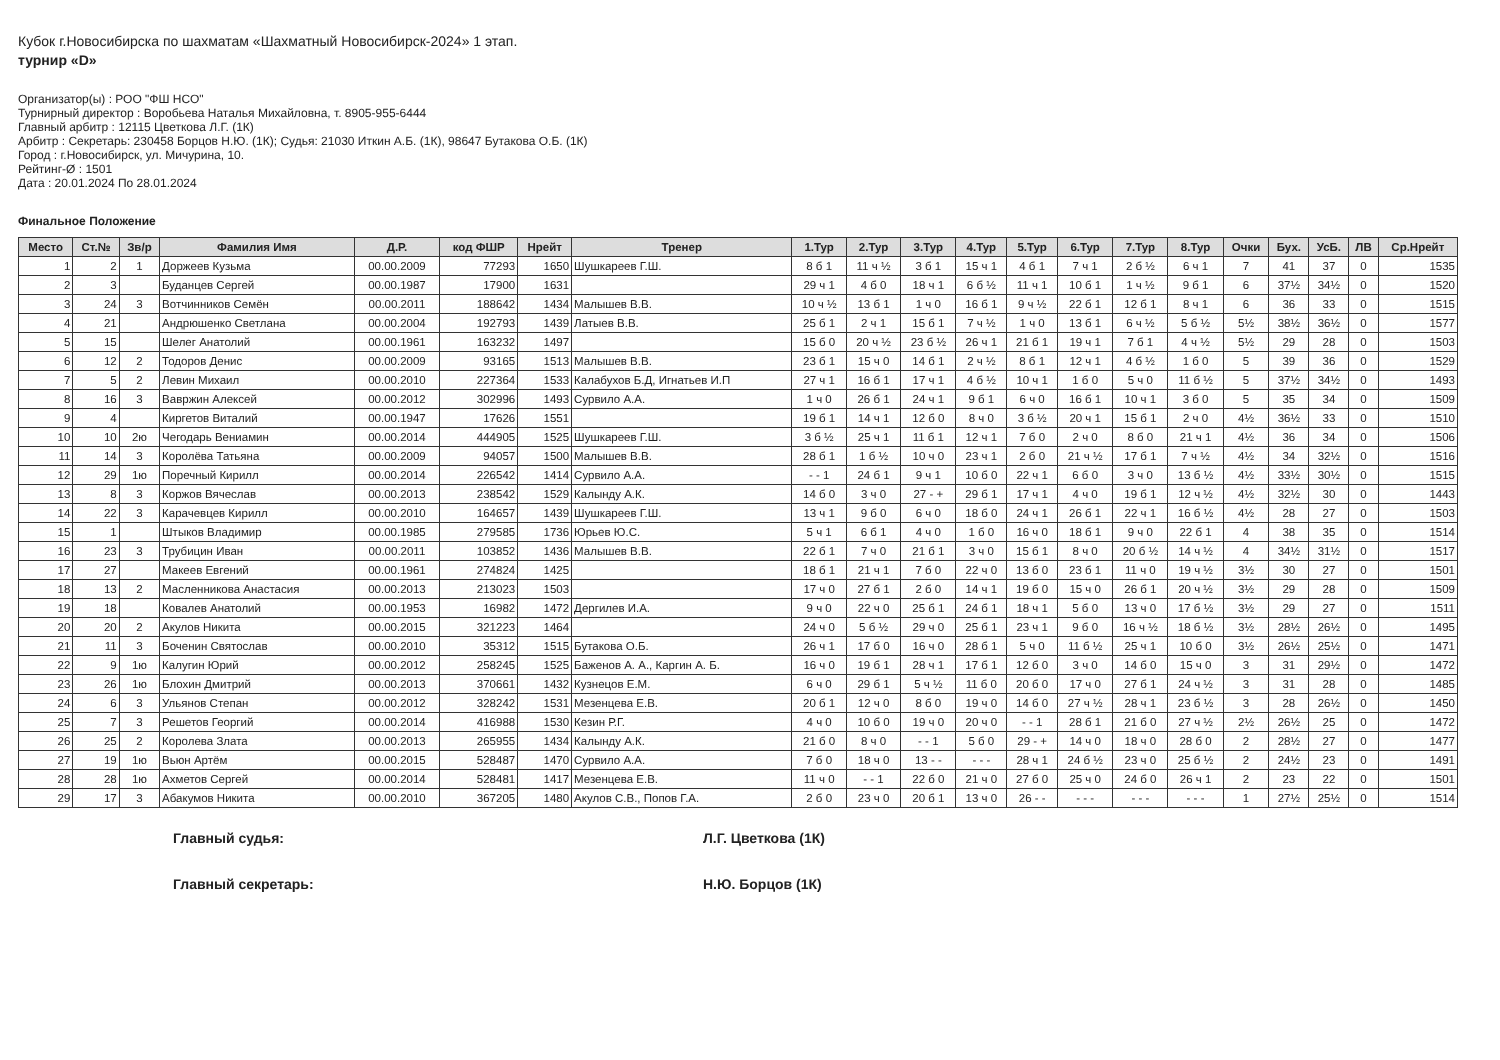Кубок г.Новосибирска по шахматам «Шахматный Новосибирск-2024» 1 этап.
турнир «D»
Организатор(ы) : РОО "ФШ НСО"
Турнирный директор : Воробьева Наталья Михайловна, т. 8905-955-6444
Главный арбитр : 12115 Цветкова Л.Г. (1К)
Арбитр : Секретарь: 230458 Борцов Н.Ю. (1К); Судья: 21030 Иткин А.Б. (1К), 98647 Бутакова О.Б. (1К)
Город : г.Новосибирск, ул. Мичурина, 10.
Рейтинг-Ø : 1501
Дата : 20.01.2024 По 28.01.2024
Финальное Положение
| Место | Ст.№ | Зв/р | Фамилия Имя | Д.Р. | код ФШР | Нрейт | Тренер | 1.Тур | 2.Тур | 3.Тур | 4.Тур | 5.Тур | 6.Тур | 7.Тур | 8.Тур | Очки | Бух. | УсБ. | ЛВ | Ср.Нрейт |
| --- | --- | --- | --- | --- | --- | --- | --- | --- | --- | --- | --- | --- | --- | --- | --- | --- | --- | --- | --- | --- |
| 1 | 2 | 1 | Доржеев Кузьма | 00.00.2009 | 77293 | 1650 | Шушкареев Г.Ш. | 8 б 1 | 11 ч ½ | 3 б 1 | 15 ч 1 | 4 б 1 | 7 ч 1 | 2 б ½ | 6 ч 1 | 7 | 41 | 37 | 0 | 1535 |
| 2 | 3 | | Буданцев Сергей | 00.00.1987 | 17900 | 1631 | | 29 ч 1 | 4 б 0 | 18 ч 1 | 6 б ½ | 11 ч 1 | 10 б 1 | 1 ч ½ | 9 б 1 | 6 | 37½ | 34½ | 0 | 1520 |
| 3 | 24 | 3 | Вотчинников Семён | 00.00.2011 | 188642 | 1434 | Малышев В.В. | 10 ч ½ | 13 б 1 | 1 ч 0 | 16 б 1 | 9 ч ½ | 22 б 1 | 12 б 1 | 8 ч 1 | 6 | 36 | 33 | 0 | 1515 |
| 4 | 21 | | Андрюшенко Светлана | 00.00.2004 | 192793 | 1439 | Латыев В.В. | 25 б 1 | 2 ч 1 | 15 б 1 | 7 ч ½ | 1 ч 0 | 13 б 1 | 6 ч ½ | 5 б ½ | 5½ | 38½ | 36½ | 0 | 1577 |
| 5 | 15 | | Шелег Анатолий | 00.00.1961 | 163232 | 1497 | | 15 б 0 | 20 ч ½ | 23 б ½ | 26 ч 1 | 21 б 1 | 19 ч 1 | 7 б 1 | 4 ч ½ | 5½ | 29 | 28 | 0 | 1503 |
| 6 | 12 | 2 | Тодоров Денис | 00.00.2009 | 93165 | 1513 | Малышев В.В. | 23 б 1 | 15 ч 0 | 14 б 1 | 2 ч ½ | 8 б 1 | 12 ч 1 | 4 б ½ | 1 б 0 | 5 | 39 | 36 | 0 | 1529 |
| 7 | 5 | 2 | Левин Михаил | 00.00.2010 | 227364 | 1533 | Калабухов Б.Д, Игнатьев И.П | 27 ч 1 | 16 б 1 | 17 ч 1 | 4 б ½ | 10 ч 1 | 1 б 0 | 5 ч 0 | 11 б ½ | 5 | 37½ | 34½ | 0 | 1493 |
| 8 | 16 | 3 | Вавржин Алексей | 00.00.2012 | 302996 | 1493 | Сурвило А.А. | 1 ч 0 | 26 б 1 | 24 ч 1 | 9 б 1 | 6 ч 0 | 16 б 1 | 10 ч 1 | 3 б 0 | 5 | 35 | 34 | 0 | 1509 |
| 9 | 4 | | Киргетов Виталий | 00.00.1947 | 17626 | 1551 | | 19 б 1 | 14 ч 1 | 12 б 0 | 8 ч 0 | 3 б ½ | 20 ч 1 | 15 б 1 | 2 ч 0 | 4½ | 36½ | 33 | 0 | 1510 |
| 10 | 10 | 2ю | Чегодарь Вениамин | 00.00.2014 | 444905 | 1525 | Шушкареев Г.Ш. | 3 б ½ | 25 ч 1 | 11 б 1 | 12 ч 1 | 7 б 0 | 2 ч 0 | 8 б 0 | 21 ч 1 | 4½ | 36 | 34 | 0 | 1506 |
| 11 | 14 | 3 | Королёва Татьяна | 00.00.2009 | 94057 | 1500 | Малышев В.В. | 28 б 1 | 1 б ½ | 10 ч 0 | 23 ч 1 | 2 б 0 | 21 ч ½ | 17 б 1 | 7 ч ½ | 4½ | 34 | 32½ | 0 | 1516 |
| 12 | 29 | 1ю | Поречный Кирилл | 00.00.2014 | 226542 | 1414 | Сурвило А.А. | - - 1 | 24 б 1 | 9 ч 1 | 10 б 0 | 22 ч 1 | 6 б 0 | 3 ч 0 | 13 б ½ | 4½ | 33½ | 30½ | 0 | 1515 |
| 13 | 8 | 3 | Коржов Вячеслав | 00.00.2013 | 238542 | 1529 | Калынду А.К. | 14 б 0 | 3 ч 0 | 27 - + | 29 б 1 | 17 ч 1 | 4 ч 0 | 19 б 1 | 12 ч ½ | 4½ | 32½ | 30 | 0 | 1443 |
| 14 | 22 | 3 | Карачевцев Кирилл | 00.00.2010 | 164657 | 1439 | Шушкареев Г.Ш. | 13 ч 1 | 9 б 0 | 6 ч 0 | 18 б 0 | 24 ч 1 | 26 б 1 | 22 ч 1 | 16 б ½ | 4½ | 28 | 27 | 0 | 1503 |
| 15 | 1 | | Штыков Владимир | 00.00.1985 | 279585 | 1736 | Юрьев Ю.С. | 5 ч 1 | 6 б 1 | 4 ч 0 | 1 б 0 | 16 ч 0 | 18 б 1 | 9 ч 0 | 22 б 1 | 4 | 38 | 35 | 0 | 1514 |
| 16 | 23 | 3 | Трубицин Иван | 00.00.2011 | 103852 | 1436 | Малышев В.В. | 22 б 1 | 7 ч 0 | 21 б 1 | 3 ч 0 | 15 б 1 | 8 ч 0 | 20 б ½ | 14 ч ½ | 4 | 34½ | 31½ | 0 | 1517 |
| 17 | 27 | | Макеев Евгений | 00.00.1961 | 274824 | 1425 | | 18 б 1 | 21 ч 1 | 7 б 0 | 22 ч 0 | 13 б 0 | 23 б 1 | 11 ч 0 | 19 ч ½ | 3½ | 30 | 27 | 0 | 1501 |
| 18 | 13 | 2 | Масленникова Анастасия | 00.00.2013 | 213023 | 1503 | | 17 ч 0 | 27 б 1 | 2 б 0 | 14 ч 1 | 19 б 0 | 15 ч 0 | 26 б 1 | 20 ч ½ | 3½ | 29 | 28 | 0 | 1509 |
| 19 | 18 | | Ковалев Анатолий | 00.00.1953 | 16982 | 1472 | Дергилев И.А. | 9 ч 0 | 22 ч 0 | 25 б 1 | 24 б 1 | 18 ч 1 | 5 б 0 | 13 ч 0 | 17 б ½ | 3½ | 29 | 27 | 0 | 1511 |
| 20 | 20 | 2 | Акулов Никита | 00.00.2015 | 321223 | 1464 | | 24 ч 0 | 5 б ½ | 29 ч 0 | 25 б 1 | 23 ч 1 | 9 б 0 | 16 ч ½ | 18 б ½ | 3½ | 28½ | 26½ | 0 | 1495 |
| 21 | 11 | 3 | Боченин Святослав | 00.00.2010 | 35312 | 1515 | Бутакова О.Б. | 26 ч 1 | 17 б 0 | 16 ч 0 | 28 б 1 | 5 ч 0 | 11 б ½ | 25 ч 1 | 10 б 0 | 3½ | 26½ | 25½ | 0 | 1471 |
| 22 | 9 | 1ю | Калугин Юрий | 00.00.2012 | 258245 | 1525 | Баженов А. А., Каргин А. Б. | 16 ч 0 | 19 б 1 | 28 ч 1 | 17 б 1 | 12 б 0 | 3 ч 0 | 14 б 0 | 15 ч 0 | 3 | 31 | 29½ | 0 | 1472 |
| 23 | 26 | 1ю | Блохин Дмитрий | 00.00.2013 | 370661 | 1432 | Кузнецов Е.М. | 6 ч 0 | 29 б 1 | 5 ч ½ | 11 б 0 | 20 б 0 | 17 ч 0 | 27 б 1 | 24 ч ½ | 3 | 31 | 28 | 0 | 1485 |
| 24 | 6 | 3 | Ульянов Степан | 00.00.2012 | 328242 | 1531 | Мезенцева Е.В. | 20 б 1 | 12 ч 0 | 8 б 0 | 19 ч 0 | 14 б 0 | 27 ч ½ | 28 ч 1 | 23 б ½ | 3 | 28 | 26½ | 0 | 1450 |
| 25 | 7 | 3 | Решетов Георгий | 00.00.2014 | 416988 | 1530 | Кезин Р.Г. | 4 ч 0 | 10 б 0 | 19 ч 0 | 20 ч 0 | - - 1 | 28 б 1 | 21 б 0 | 27 ч ½ | 2½ | 26½ | 25 | 0 | 1472 |
| 26 | 25 | 2 | Королева Злата | 00.00.2013 | 265955 | 1434 | Калынду А.К. | 21 б 0 | 8 ч 0 | - - 1 | 5 б 0 | 29 - + | 14 ч 0 | 18 ч 0 | 28 б 0 | 2 | 28½ | 27 | 0 | 1477 |
| 27 | 19 | 1ю | Вьюн Артём | 00.00.2015 | 528487 | 1470 | Сурвило А.А. | 7 б 0 | 18 ч 0 | 13 - - | - - - | 28 ч 1 | 24 б ½ | 23 ч 0 | 25 б ½ | 2 | 24½ | 23 | 0 | 1491 |
| 28 | 28 | 1ю | Ахметов Сергей | 00.00.2014 | 528481 | 1417 | Мезенцева Е.В. | 11 ч 0 | - - 1 | 22 б 0 | 21 ч 0 | 27 б 0 | 25 ч 0 | 24 б 0 | 26 ч 1 | 2 | 23 | 22 | 0 | 1501 |
| 29 | 17 | 3 | Абакумов Никита | 00.00.2010 | 367205 | 1480 | Акулов С.В., Попов Г.А. | 2 б 0 | 23 ч 0 | 20 б 1 | 13 ч 0 | 26 - - | - - - | - - - | - - - | 1 | 27½ | 25½ | 0 | 1514 |
Главный судья: Л.Г. Цветкова (1К)
Главный секретарь: Н.Ю. Борцов (1К)